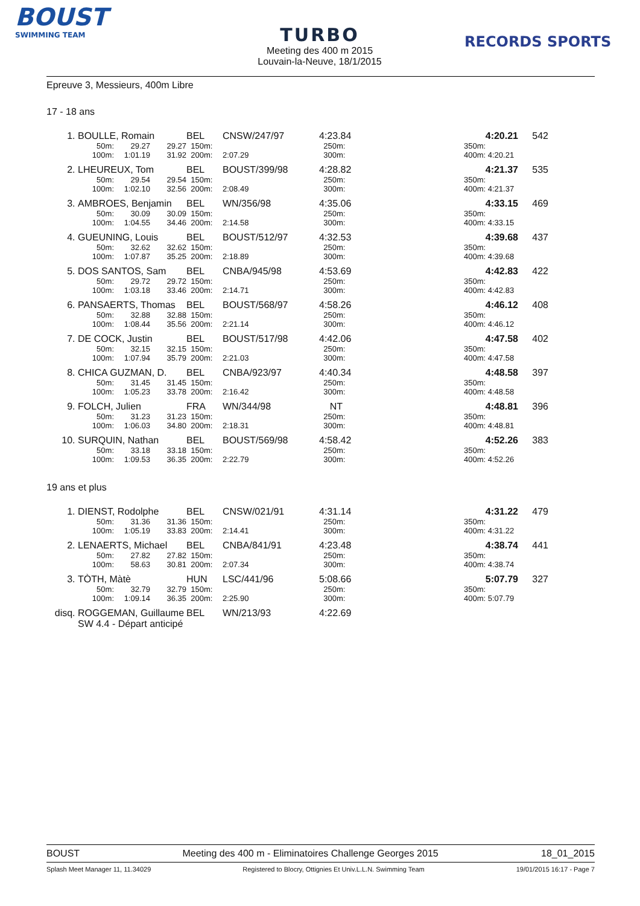BOUST
SWIMMING TEAM
TURBO
Meeting des 400 m 2015
Louvain-la-Neuve, 18/1/2015
RECORDS SPORTS
Epreuve 3, Messieurs, 400m Libre
17 - 18 ans
| 1. | BOULLE, Romain | | | BEL | CNSW/247/97 | 4:23.84 | | 4:20.21 | 542 | |
| | 50m: | 29.27 | 29.27 | 150m: | | 250m: | | 350m: | | |
| | 100m: | 1:01.19 | 31.92 | 200m: | 2:07.29 | 300m: | | 400m: 4:20.21 | | |
| 2. | LHEUREUX, Tom | | | BEL | BOUST/399/98 | 4:28.82 | | 4:21.37 | 535 | |
| | 50m: | 29.54 | 29.54 | 150m: | | 250m: | | 350m: | | |
| | 100m: | 1:02.10 | 32.56 | 200m: | 2:08.49 | 300m: | | 400m: 4:21.37 | | |
| 3. | AMBROES, Benjamin | | | BEL | WN/356/98 | 4:35.06 | | 4:33.15 | 469 | |
| | 50m: | 30.09 | 30.09 | 150m: | | 250m: | | 350m: | | |
| | 100m: | 1:04.55 | 34.46 | 200m: | 2:14.58 | 300m: | | 400m: 4:33.15 | | |
| 4. | GUEUNING, Louis | | | BEL | BOUST/512/97 | 4:32.53 | | 4:39.68 | 437 | |
| | 50m: | 32.62 | 32.62 | 150m: | | 250m: | | 350m: | | |
| | 100m: | 1:07.87 | 35.25 | 200m: | 2:18.89 | 300m: | | 400m: 4:39.68 | | |
| 5. | DOS SANTOS, Sam | | | BEL | CNBA/945/98 | 4:53.69 | | 4:42.83 | 422 | |
| | 50m: | 29.72 | 29.72 | 150m: | | 250m: | | 350m: | | |
| | 100m: | 1:03.18 | 33.46 | 200m: | 2:14.71 | 300m: | | 400m: 4:42.83 | | |
| 6. | PANSAERTS, Thomas | | | BEL | BOUST/568/97 | 4:58.26 | | 4:46.12 | 408 | |
| | 50m: | 32.88 | 32.88 | 150m: | | 250m: | | 350m: | | |
| | 100m: | 1:08.44 | 35.56 | 200m: | 2:21.14 | 300m: | | 400m: 4:46.12 | | |
| 7. | DE COCK, Justin | | | BEL | BOUST/517/98 | 4:42.06 | | 4:47.58 | 402 | |
| | 50m: | 32.15 | 32.15 | 150m: | | 250m: | | 350m: | | |
| | 100m: | 1:07.94 | 35.79 | 200m: | 2:21.03 | 300m: | | 400m: 4:47.58 | | |
| 8. | CHICA GUZMAN, D. | | | BEL | CNBA/923/97 | 4:40.34 | | 4:48.58 | 397 | |
| | 50m: | 31.45 | 31.45 | 150m: | | 250m: | | 350m: | | |
| | 100m: | 1:05.23 | 33.78 | 200m: | 2:16.42 | 300m: | | 400m: 4:48.58 | | |
| 9. | FOLCH, Julien | | | FRA | WN/344/98 | NT | | 4:48.81 | 396 | |
| | 50m: | 31.23 | 31.23 | 150m: | | 250m: | | 350m: | | |
| | 100m: | 1:06.03 | 34.80 | 200m: | 2:18.31 | 300m: | | 400m: 4:48.81 | | |
| 10. | SURQUIN, Nathan | | | BEL | BOUST/569/98 | 4:58.42 | | 4:52.26 | 383 | |
| | 50m: | 33.18 | 33.18 | 150m: | | 250m: | | 350m: | | |
| | 100m: | 1:09.53 | 36.35 | 200m: | 2:22.79 | 300m: | | 400m: 4:52.26 | | |
19 ans et plus
| 1. | DIENST, Rodolphe | | | BEL | CNSW/021/91 | 4:31.14 | | 4:31.22 | 479 | |
| | 50m: | 31.36 | 31.36 | 150m: | | 250m: | | 350m: | | |
| | 100m: | 1:05.19 | 33.83 | 200m: | 2:14.41 | 300m: | | 400m: 4:31.22 | | |
| 2. | LENAERTS, Michael | | | BEL | CNBA/841/91 | 4:23.48 | | 4:38.74 | 441 | |
| | 50m: | 27.82 | 27.82 | 150m: | | 250m: | | 350m: | | |
| | 100m: | 58.63 | 30.81 | 200m: | 2:07.34 | 300m: | | 400m: 4:38.74 | | |
| 3. | TÒTH, Màtè | | | HUN | LSC/441/96 | 5:08.66 | | 5:07.79 | 327 | |
| | 50m: | 32.79 | 32.79 | 150m: | | 250m: | | 350m: | | |
| | 100m: | 1:09.14 | 36.35 | 200m: | 2:25.90 | 300m: | | 400m: 5:07.79 | | |
| disq. | ROGGEMAN, Guillaume | | | BEL | WN/213/93 | 4:22.69 | | | | |
| | SW 4.4 - Départ anticipé | | | | | | | | | |
BOUST Meeting des 400 m - Eliminatoires Challenge Georges 2015 18_01_2015
Splash Meet Manager 11, 11.34029 Registered to Blocry, Ottignies Et Univ.L.L.N. Swimming Team 19/01/2015 16:17 - Page 7